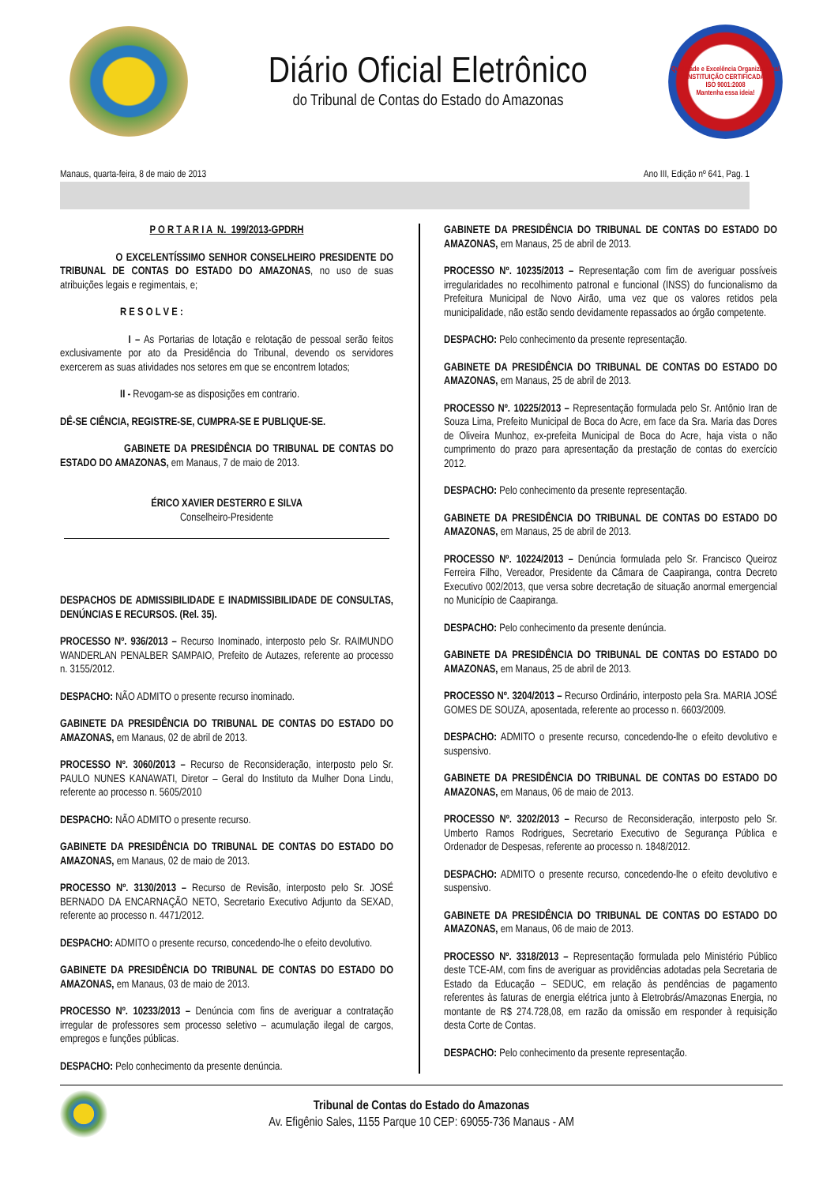Diário Oficial Eletrônico
do Tribunal de Contas do Estado do Amazonas
Qualidade e Excelência Organizacional
INSTITUIÇÃO CERTIFICADA
ISO 9001:2008
Mantenha essa ideia!
Manaus, quarta-feira, 8 de maio de 2013 Ano III, Edição nº 641, Pag. 1
P O R T A R I A N. 199/2013-GPDRH
O EXCELENTÍSSIMO SENHOR CONSELHEIRO PRESIDENTE DO TRIBUNAL DE CONTAS DO ESTADO DO AMAZONAS, no uso de suas atribuições legais e regimentais, e;
R E S O L V E :
I – As Portarias de lotação e relotação de pessoal serão feitos exclusivamente por ato da Presidência do Tribunal, devendo os servidores exercerem as suas atividades nos setores em que se encontrem lotados;
II - Revogam-se as disposições em contrario.
DÊ-SE CIÊNCIA, REGISTRE-SE, CUMPRA-SE E PUBLIQUE-SE.
GABINETE DA PRESIDÊNCIA DO TRIBUNAL DE CONTAS DO ESTADO DO AMAZONAS, em Manaus, 7 de maio de 2013.
ÉRICO XAVIER DESTERRO E SILVA
Conselheiro-Presidente
DESPACHOS DE ADMISSIBILIDADE E INADMISSIBILIDADE DE CONSULTAS, DENÚNCIAS E RECURSOS. (Rel. 35).
PROCESSO Nº. 936/2013 – Recurso Inominado, interposto pelo Sr. RAIMUNDO WANDERLAN PENALBER SAMPAIO, Prefeito de Autazes, referente ao processo n. 3155/2012.
DESPACHO: NÃO ADMITO o presente recurso inominado.
GABINETE DA PRESIDÊNCIA DO TRIBUNAL DE CONTAS DO ESTADO DO AMAZONAS, em Manaus, 02 de abril de 2013.
PROCESSO Nº. 3060/2013 – Recurso de Reconsideração, interposto pelo Sr. PAULO NUNES KANAWATI, Diretor – Geral do Instituto da Mulher Dona Lindu, referente ao processo n. 5605/2010
DESPACHO: NÃO ADMITO o presente recurso.
GABINETE DA PRESIDÊNCIA DO TRIBUNAL DE CONTAS DO ESTADO DO AMAZONAS, em Manaus, 02 de maio de 2013.
PROCESSO Nº. 3130/2013 – Recurso de Revisão, interposto pelo Sr. JOSÉ BERNADO DA ENCARNAÇÃO NETO, Secretario Executivo Adjunto da SEXAD, referente ao processo n. 4471/2012.
DESPACHO: ADMITO o presente recurso, concedendo-lhe o efeito devolutivo.
GABINETE DA PRESIDÊNCIA DO TRIBUNAL DE CONTAS DO ESTADO DO AMAZONAS, em Manaus, 03 de maio de 2013.
PROCESSO Nº. 10233/2013 – Denúncia com fins de averiguar a contratação irregular de professores sem processo seletivo – acumulação ilegal de cargos, empregos e funções públicas.
DESPACHO: Pelo conhecimento da presente denúncia.
GABINETE DA PRESIDÊNCIA DO TRIBUNAL DE CONTAS DO ESTADO DO AMAZONAS, em Manaus, 25 de abril de 2013.
PROCESSO Nº. 10235/2013 – Representação com fim de averiguar possíveis irregularidades no recolhimento patronal e funcional (INSS) do funcionalismo da Prefeitura Municipal de Novo Airão, uma vez que os valores retidos pela municipalidade, não estão sendo devidamente repassados ao órgão competente.
DESPACHO: Pelo conhecimento da presente representação.
GABINETE DA PRESIDÊNCIA DO TRIBUNAL DE CONTAS DO ESTADO DO AMAZONAS, em Manaus, 25 de abril de 2013.
PROCESSO Nº. 10225/2013 – Representação formulada pelo Sr. Antônio Iran de Souza Lima, Prefeito Municipal de Boca do Acre, em face da Sra. Maria das Dores de Oliveira Munhoz, ex-prefeita Municipal de Boca do Acre, haja vista o não cumprimento do prazo para apresentação da prestação de contas do exercício 2012.
DESPACHO: Pelo conhecimento da presente representação.
GABINETE DA PRESIDÊNCIA DO TRIBUNAL DE CONTAS DO ESTADO DO AMAZONAS, em Manaus, 25 de abril de 2013.
PROCESSO Nº. 10224/2013 – Denúncia formulada pelo Sr. Francisco Queiroz Ferreira Filho, Vereador, Presidente da Câmara de Caapiranga, contra Decreto Executivo 002/2013, que versa sobre decretação de situação anormal emergencial no Município de Caapiranga.
DESPACHO: Pelo conhecimento da presente denúncia.
GABINETE DA PRESIDÊNCIA DO TRIBUNAL DE CONTAS DO ESTADO DO AMAZONAS, em Manaus, 25 de abril de 2013.
PROCESSO Nº. 3204/2013 – Recurso Ordinário, interposto pela Sra. MARIA JOSÉ GOMES DE SOUZA, aposentada, referente ao processo n. 6603/2009.
DESPACHO: ADMITO o presente recurso, concedendo-lhe o efeito devolutivo e suspensivo.
GABINETE DA PRESIDÊNCIA DO TRIBUNAL DE CONTAS DO ESTADO DO AMAZONAS, em Manaus, 06 de maio de 2013.
PROCESSO Nº. 3202/2013 – Recurso de Reconsideração, interposto pelo Sr. Umberto Ramos Rodrigues, Secretario Executivo de Segurança Pública e Ordenador de Despesas, referente ao processo n. 1848/2012.
DESPACHO: ADMITO o presente recurso, concedendo-lhe o efeito devolutivo e suspensivo.
GABINETE DA PRESIDÊNCIA DO TRIBUNAL DE CONTAS DO ESTADO DO AMAZONAS, em Manaus, 06 de maio de 2013.
PROCESSO Nº. 3318/2013 – Representação formulada pelo Ministério Público deste TCE-AM, com fins de averiguar as providências adotadas pela Secretaria de Estado da Educação – SEDUC, em relação às pendências de pagamento referentes às faturas de energia elétrica junto à Eletrobrás/Amazonas Energia, no montante de R$ 274.728,08, em razão da omissão em responder à requisição desta Corte de Contas.
DESPACHO: Pelo conhecimento da presente representação.
Tribunal de Contas do Estado do Amazonas
Av. Efigênio Sales, 1155 Parque 10 CEP: 69055-736 Manaus - AM